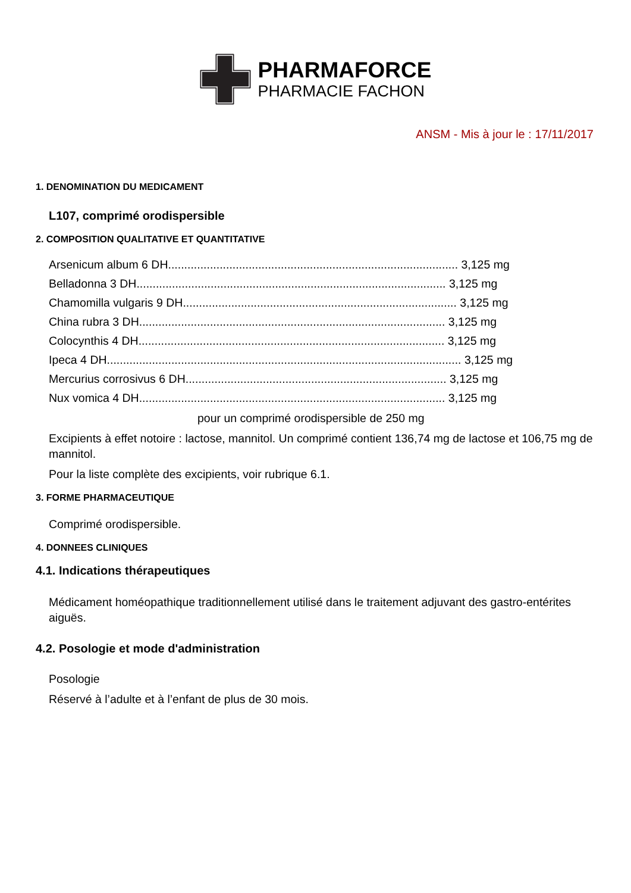PHARMAFORCE
PHARMACIE FACHON
ANSM - Mis à jour le : 17/11/2017
1. DENOMINATION DU MEDICAMENT
L107, comprimé orodispersible
2. COMPOSITION QUALITATIVE ET QUANTITATIVE
Arsenicum album 6 DH.......................................................................................... 3,125 mg
Belladonna 3 DH................................................................................................ 3,125 mg
Chamomilla vulgaris 9 DH..................................................................................... 3,125 mg
China rubra 3 DH............................................................................................... 3,125 mg
Colocynthis 4 DH............................................................................................... 3,125 mg
Ipeca 4 DH.............................................................................................................. 3,125 mg
Mercurius corrosivus 6 DH................................................................................. 3,125 mg
Nux vomica 4 DH............................................................................................... 3,125 mg
pour un comprimé orodispersible de 250 mg
Excipients à effet notoire : lactose, mannitol. Un comprimé contient 136,74 mg de lactose et 106,75 mg de mannitol.
Pour la liste complète des excipients, voir rubrique 6.1.
3. FORME PHARMACEUTIQUE
Comprimé orodispersible.
4. DONNEES CLINIQUES
4.1. Indications thérapeutiques
Médicament homéopathique traditionnellement utilisé dans le traitement adjuvant des gastro-entérites aiguës.
4.2. Posologie et mode d'administration
Posologie
Réservé à l’adulte et à l’enfant de plus de 30 mois.